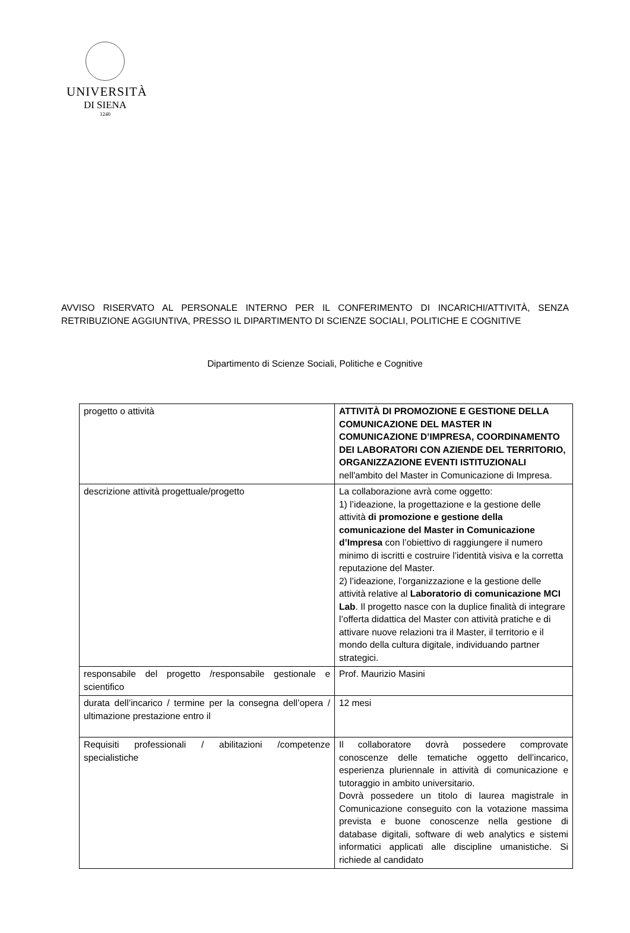UNIVERSITÀ
DI SIENA
1240
AVVISO RISERVATO AL PERSONALE INTERNO PER IL CONFERIMENTO DI INCARICHI/ATTIVITÀ, SENZA RETRIBUZIONE AGGIUNTIVA, PRESSO IL DIPARTIMENTO DI SCIENZE SOCIALI, POLITICHE E COGNITIVE
Dipartimento di Scienze Sociali, Politiche e Cognitive
| progetto o attività | ATTIVITÀ DI PROMOZIONE E GESTIONE DELLA COMUNICAZIONE DEL MASTER IN COMUNICAZIONE D’IMPRESA, COORDINAMENTO DEI LABORATORI CON AZIENDE DEL TERRITORIO, ORGANIZZAZIONE EVENTI ISTITUZIONALI nell'ambito del Master in Comunicazione di Impresa. |
| descrizione attività progettuale/progetto | La collaborazione avrà come oggetto: 1) l’ideazione, la progettazione e la gestione delle attività di promozione e gestione della comunicazione del Master in Comunicazione d’Impresa con l’obiettivo di raggiungere il numero minimo di iscritti e costruire l’identità visiva e la corretta reputazione del Master. 2) l’ideazione, l’organizzazione e la gestione delle attività relative al Laboratorio di comunicazione MCI Lab . Il progetto nasce con la duplice finalità di integrare l’offerta didattica del Master con attività pratiche e di attivare nuove relazioni tra il Master, il territorio e il mondo della cultura digitale, individuando partner strategici. |
| responsabile del progetto /responsabile gestionale e scientifico | Prof. Maurizio Masini |
| durata dell’incarico / termine per la consegna dell’opera / ultimazione prestazione entro il | 12 mesi |
| Requisiti professionali / abilitazioni /competenze specialistiche | Il collaboratore dovrà possedere comprovate conoscenze delle tematiche oggetto dell’incarico, esperienza pluriennale in attività di comunicazione e tutoraggio in ambito universitario. Dovrà possedere un titolo di laurea magistrale in Comunicazione conseguito con la votazione massima prevista e buone conoscenze nella gestione di database digitali, software di web analytics e sistemi informatici applicati alle discipline umanistiche. Si richiede al candidato |